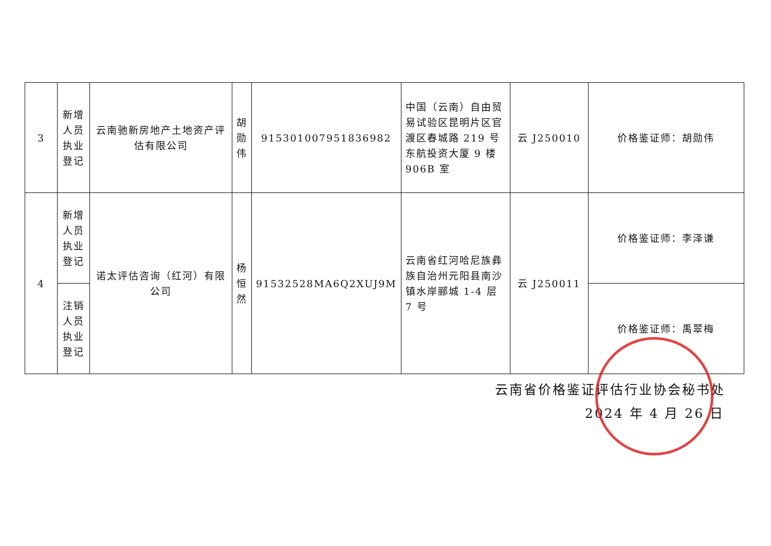| 3 | 新增 人员 执业 登记 | 云南驰新房地产土地资产评估有限公司 | 胡 勋 伟 | 915301007951836982 | 中国（云南）自由贸易试验区昆明片区官渡区春城路 219 号东航投资大厦 9 楼 906B 室 | 云 J250010 | 价格鉴证师：胡勋伟 |
| 4 | 新增 人员 执业 登记 | 诺太评估咨询（红河）有限公司 | 杨 恒 然 | 91532528MA6Q2XUJ9M | 云南省红河哈尼族彝族自治州元阳县南沙镇水岸郦城 1-4 层 7 号 | 云 J250011 | 价格鉴证师：李泽谦 |
| | 注销 人员 执业 登记 | | | | | | 价格鉴证师：禹翠梅 |
云南省价格鉴证评估行业协会秘书处
2024 年 4 月 26 日